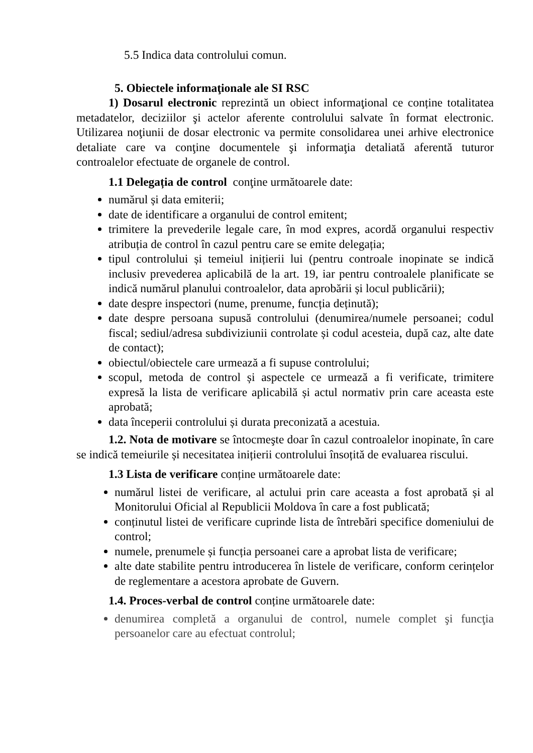5.5 Indica data controlului comun.
5. Obiectele informaţionale ale SI RSC
1) Dosarul electronic reprezintă un obiect informaţional ce conține totalitatea metadatelor, deciziilor şi actelor aferente controlului salvate în format electronic. Utilizarea noţiunii de dosar electronic va permite consolidarea unei arhive electronice detaliate care va conţine documentele şi informaţia detaliată aferentă tuturor controalelor efectuate de organele de control.
1.1 Delegația de control conţine următoarele date:
numărul și data emiterii;
date de identificare a organului de control emitent;
trimitere la prevederile legale care, în mod expres, acordă organului respectiv atribuția de control în cazul pentru care se emite delegația;
tipul controlului și temeiul inițierii lui (pentru controale inopinate se indică inclusiv prevederea aplicabilă de la art. 19, iar pentru controalele planificate se indică numărul planului controalelor, data aprobării și locul publicării);
date despre inspectori (nume, prenume, funcția deținută);
date despre persoana supusă controlului (denumirea/numele persoanei; codul fiscal; sediul/adresa subdiviziunii controlate și codul acesteia, după caz, alte date de contact);
obiectul/obiectele care urmează a fi supuse controlului;
scopul, metoda de control și aspectele ce urmează a fi verificate, trimitere expresă la lista de verificare aplicabilă și actul normativ prin care aceasta este aprobată;
data începerii controlului și durata preconizată a acestuia.
1.2. Nota de motivare se întocmeşte doar în cazul controalelor inopinate, în care se indică temeiurile și necesitatea inițierii controlului însoțită de evaluarea riscului.
1.3 Lista de verificare conține următoarele date:
numărul listei de verificare, al actului prin care aceasta a fost aprobată și al Monitorului Oficial al Republicii Moldova în care a fost publicată;
conținutul listei de verificare cuprinde lista de întrebări specifice domeniului de control;
numele, prenumele și funcția persoanei care a aprobat lista de verificare;
alte date stabilite pentru introducerea în listele de verificare, conform cerințelor de reglementare a acestora aprobate de Guvern.
1.4. Proces-verbal de control conține următoarele date:
denumirea completă a organului de control, numele complet şi funcţia persoanelor care au efectuat controlul;